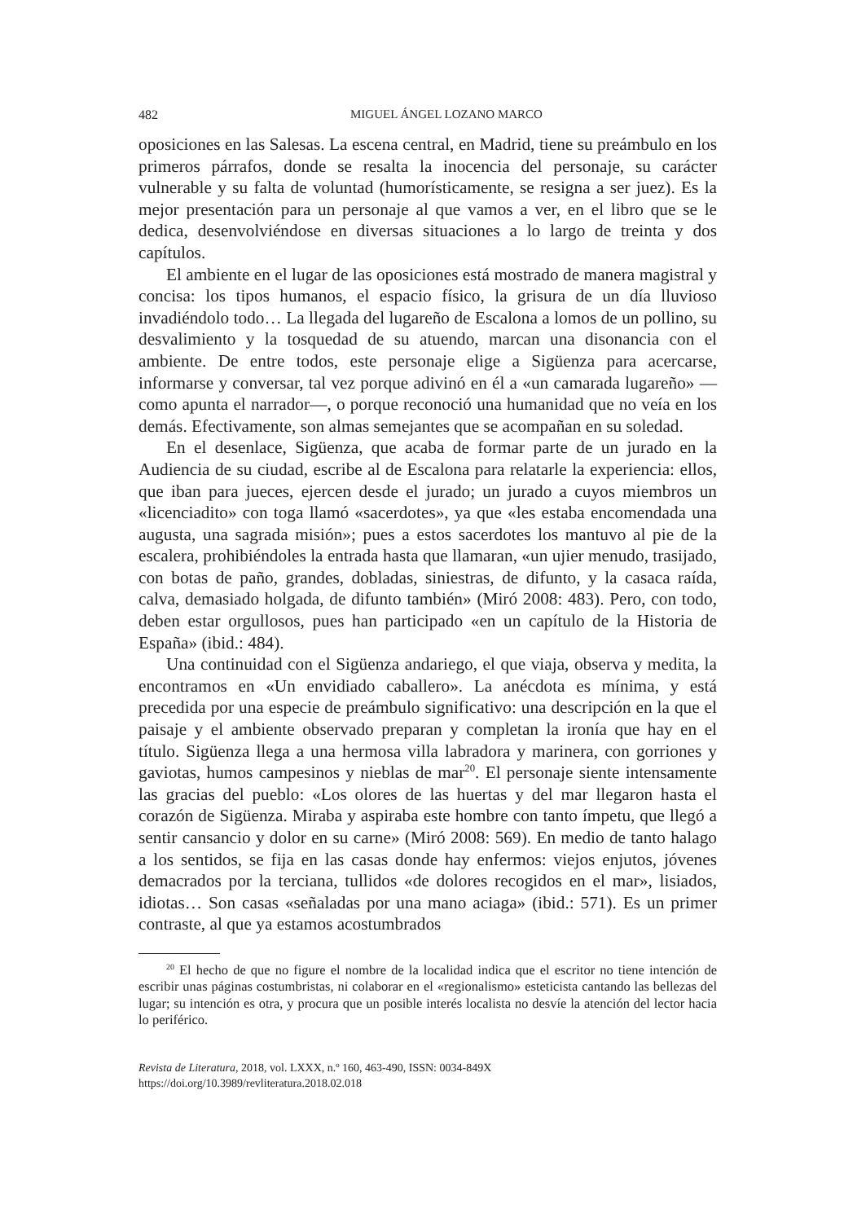482 MIGUEL ÁNGEL LOZANO MARCO
oposiciones en las Salesas. La escena central, en Madrid, tiene su preámbulo en los primeros párrafos, donde se resalta la inocencia del personaje, su carácter vulnerable y su falta de voluntad (humorísticamente, se resigna a ser juez). Es la mejor presentación para un personaje al que vamos a ver, en el libro que se le dedica, desenvolviéndose en diversas situaciones a lo largo de treinta y dos capítulos.
El ambiente en el lugar de las oposiciones está mostrado de manera magistral y concisa: los tipos humanos, el espacio físico, la grisura de un día lluvioso invadiéndolo todo… La llegada del lugareño de Escalona a lomos de un pollino, su desvalimiento y la tosquedad de su atuendo, marcan una disonancia con el ambiente. De entre todos, este personaje elige a Sigüenza para acercarse, informarse y conversar, tal vez porque adivinó en él a «un camarada lugareño» —como apunta el narrador—, o porque reconoció una humanidad que no veía en los demás. Efectivamente, son almas semejantes que se acompañan en su soledad.
En el desenlace, Sigüenza, que acaba de formar parte de un jurado en la Audiencia de su ciudad, escribe al de Escalona para relatarle la experiencia: ellos, que iban para jueces, ejercen desde el jurado; un jurado a cuyos miembros un «licenciadito» con toga llamó «sacerdotes», ya que «les estaba encomendada una augusta, una sagrada misión»; pues a estos sacerdotes los mantuvo al pie de la escalera, prohibiéndoles la entrada hasta que llamaran, «un ujier menudo, trasijado, con botas de paño, grandes, dobladas, siniestras, de difunto, y la casaca raída, calva, demasiado holgada, de difunto también» (Miró 2008: 483). Pero, con todo, deben estar orgullosos, pues han participado «en un capítulo de la Historia de España» (ibid.: 484).
Una continuidad con el Sigüenza andariego, el que viaja, observa y medita, la encontramos en «Un envidiado caballero». La anécdota es mínima, y está precedida por una especie de preámbulo significativo: una descripción en la que el paisaje y el ambiente observado preparan y completan la ironía que hay en el título. Sigüenza llega a una hermosa villa labradora y marinera, con gorriones y gaviotas, humos campesinos y nieblas de mar<sup>20</sup>. El personaje siente intensamente las gracias del pueblo: «Los olores de las huertas y del mar llegaron hasta el corazón de Sigüenza. Miraba y aspiraba este hombre con tanto ímpetu, que llegó a sentir cansancio y dolor en su carne» (Miró 2008: 569). En medio de tanto halago a los sentidos, se fija en las casas donde hay enfermos: viejos enjutos, jóvenes demacrados por la terciana, tullidos «de dolores recogidos en el mar», lisiados, idiotas… Son casas «señaladas por una mano aciaga» (ibid.: 571). Es un primer contraste, al que ya estamos acostumbrados
<sup>20</sup> El hecho de que no figure el nombre de la localidad indica que el escritor no tiene intención de escribir unas páginas costumbristas, ni colaborar en el «regionalismo» esteticista cantando las bellezas del lugar; su intención es otra, y procura que un posible interés localista no desvíe la atención del lector hacia lo periférico.
Revista de Literatura, 2018, vol. LXXX, n.º 160, 463-490, ISSN: 0034-849X
https://doi.org/10.3989/revliteratura.2018.02.018